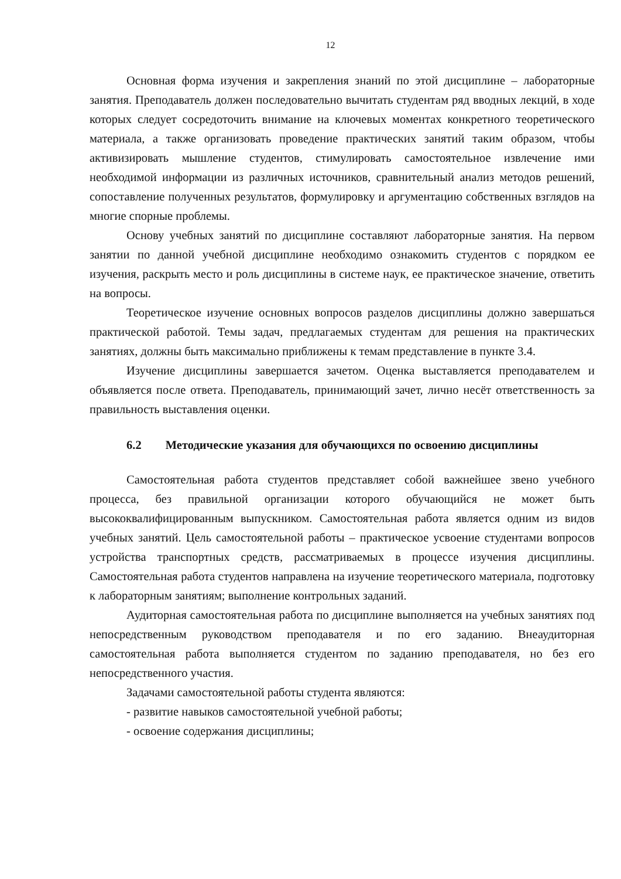12
Основная форма изучения и закрепления знаний по этой дисциплине – лабораторные занятия. Преподаватель должен последовательно вычитать студентам ряд вводных лекций, в ходе которых следует сосредоточить внимание на ключевых моментах конкретного теоретического материала, а также организовать проведение практических занятий таким образом, чтобы активизировать мышление студентов, стимулировать самостоятельное извлечение ими необходимой информации из различных источников, сравнительный анализ методов решений, сопоставление полученных результатов, формулировку и аргументацию собственных взглядов на многие спорные проблемы.
Основу учебных занятий по дисциплине составляют лабораторные занятия. На первом занятии по данной учебной дисциплине необходимо ознакомить студентов с порядком ее изучения, раскрыть место и роль дисциплины в системе наук, ее практическое значение, ответить на вопросы.
Теоретическое изучение основных вопросов разделов дисциплины должно завершаться практической работой. Темы задач, предлагаемых студентам для решения на практических занятиях, должны быть максимально приближены к темам представление в пункте 3.4.
Изучение дисциплины завершается зачетом. Оценка выставляется преподавателем и объявляется после ответа. Преподаватель, принимающий зачет, лично несёт ответственность за правильность выставления оценки.
6.2 Методические указания для обучающихся по освоению дисциплины
Самостоятельная работа студентов представляет собой важнейшее звено учебного процесса, без правильной организации которого обучающийся не может быть высококвалифицированным выпускником. Самостоятельная работа является одним из видов учебных занятий. Цель самостоятельной работы – практическое усвоение студентами вопросов устройства транспортных средств, рассматриваемых в процессе изучения дисциплины. Самостоятельная работа студентов направлена на изучение теоретического материала, подготовку к лабораторным занятиям; выполнение контрольных заданий.
Аудиторная самостоятельная работа по дисциплине выполняется на учебных занятиях под непосредственным руководством преподавателя и по его заданию. Внеаудиторная самостоятельная работа выполняется студентом по заданию преподавателя, но без его непосредственного участия.
Задачами самостоятельной работы студента являются:
- развитие навыков самостоятельной учебной работы;
- освоение содержания дисциплины;